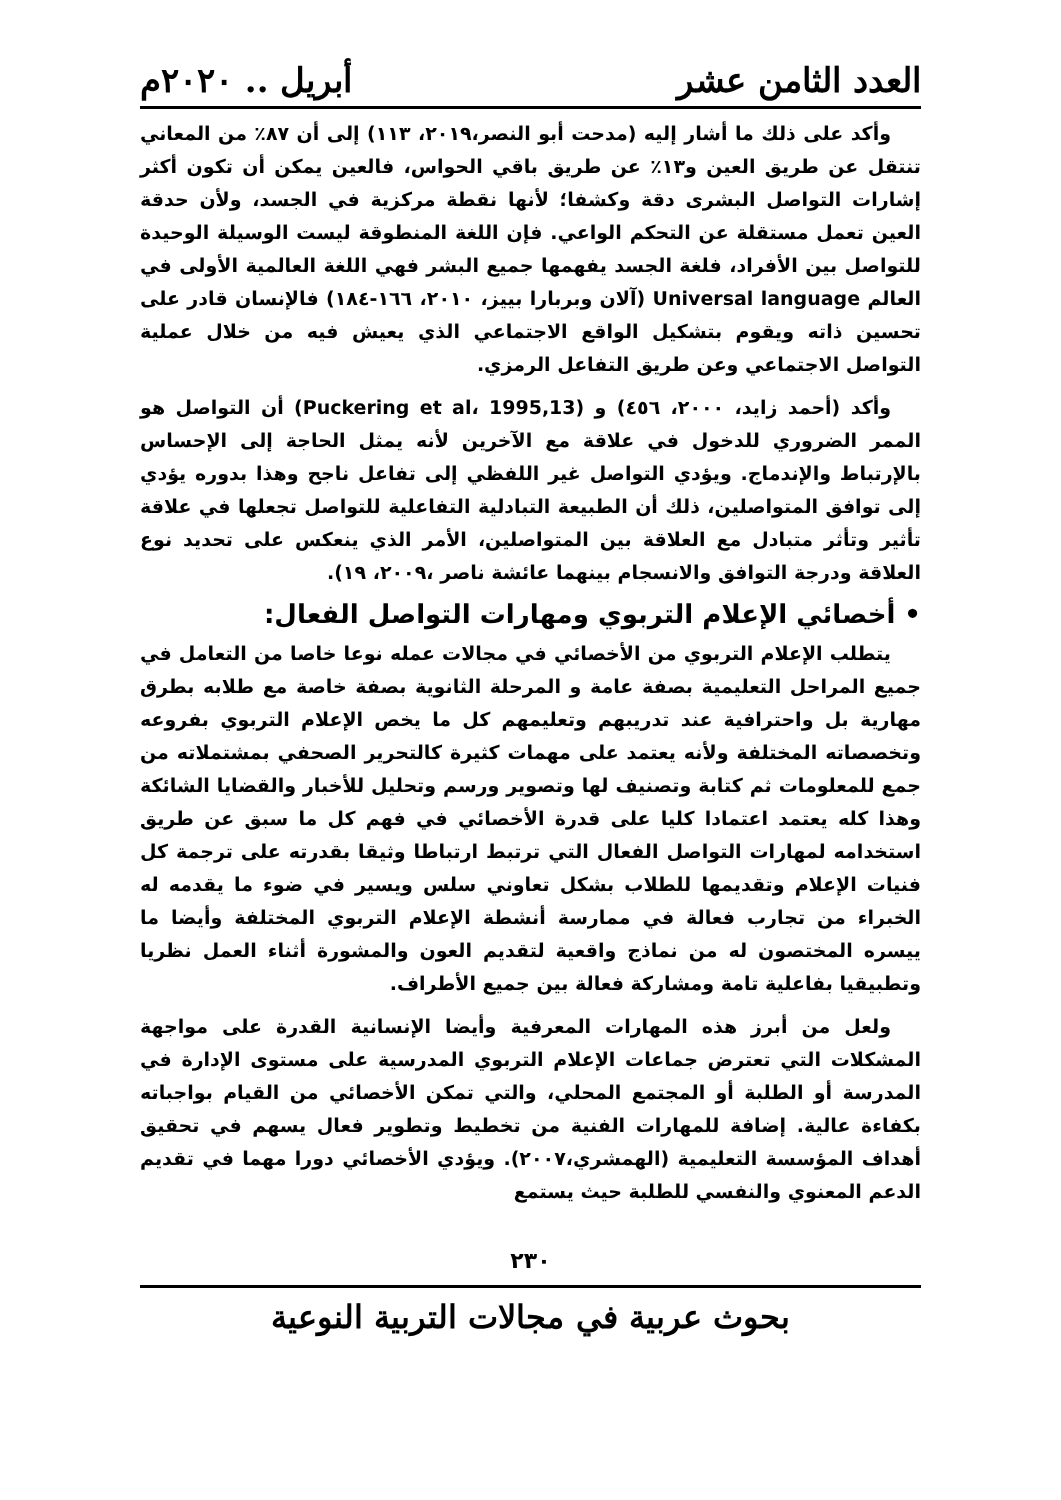العدد الثامن عشر أبريل .. ٢٠٢٠م
وأكد على ذلك ما أشار إليه (مدحت أبو النصر،٢٠١٩، ١١٣) إلى أن ٨٧٪ من المعاني تنتقل عن طريق العين و١٣٪ عن طريق باقي الحواس، فالعين يمكن أن تكون أكثر إشارات التواصل البشرى دقة وكشفا؛ لأنها نقطة مركزية في الجسد، ولأن حدقة العين تعمل مستقلة عن التحكم الواعي. فإن اللغة المنطوقة ليست الوسيلة الوحيدة للتواصل بين الأفراد، فلغة الجسد يفهمها جميع البشر فهي اللغة العالمية الأولى في العالم Universal language (آلان وبربارا بييز، ٢٠١٠، ١٦٦-١٨٤) فالإنسان قادر على تحسين ذاته ويقوم بتشكيل الواقع الاجتماعي الذي يعيش فيه من خلال عملية التواصل الاجتماعي وعن طريق التفاعل الرمزي.
وأكد (أحمد زايد، ٢٠٠٠، ٤٥٦) و (Puckering et al، 1995,13) أن التواصل هو الممر الضروري للدخول في علاقة مع الآخرين لأنه يمثل الحاجة إلى الإحساس بالإرتباط والإندماج. ويؤدي التواصل غير اللفظي إلى تفاعل ناجح وهذا بدوره يؤدي إلى توافق المتواصلين، ذلك أن الطبيعة التبادلية التفاعلية للتواصل تجعلها في علاقة تأثير وتأثر متبادل مع العلاقة بين المتواصلين، الأمر الذي ينعكس على تحديد نوع العلاقة ودرجة التوافق والانسجام بينهما عائشة ناصر ،٢٠٠٩، ١٩).
• أخصائي الإعلام التربوي ومهارات التواصل الفعال:
يتطلب الإعلام التربوي من الأخصائي في مجالات عمله نوعا خاصا من التعامل في جميع المراحل التعليمية بصفة عامة و المرحلة الثانوية بصفة خاصة مع طلابه بطرق مهارية بل واحترافية عند تدريبهم وتعليمهم كل ما يخص الإعلام التربوي بفروعه وتخصصاته المختلفة ولأنه يعتمد على مهمات كثيرة كالتحرير الصحفي بمشتملاته من جمع للمعلومات ثم كتابة وتصنيف لها وتصوير ورسم وتحليل للأخبار والقضايا الشائكة وهذا كله يعتمد اعتمادا كليا على قدرة الأخصائي في فهم كل ما سبق عن طريق استخدامه لمهارات التواصل الفعال التي ترتبط ارتباطا وثيقا بقدرته على ترجمة كل فنيات الإعلام وتقديمها للطلاب بشكل تعاوني سلس ويسير في ضوء ما يقدمه له الخبراء من تجارب فعالة في ممارسة أنشطة الإعلام التربوي المختلفة وأيضا ما ييسره المختصون له من نماذج واقعية لتقديم العون والمشورة أثناء العمل نظريا وتطبيقيا بفاعلية تامة ومشاركة فعالة بين جميع الأطراف.
ولعل من أبرز هذه المهارات المعرفية وأيضا الإنسانية القدرة على مواجهة المشكلات التي تعترض جماعات الإعلام التربوي المدرسية على مستوى الإدارة في المدرسة أو الطلبة أو المجتمع المحلي، والتي تمكن الأخصائي من القيام بواجباته بكفاءة عالية. إضافة للمهارات الفنية من تخطيط وتطوير فعال يسهم في تحقيق أهداف المؤسسة التعليمية (الهمشري،٢٠٠٧). ويؤدي الأخصائي دورا مهما في تقديم الدعم المعنوي والنفسي للطلبة حيث يستمع
٢٣٠
بحوث عربية في مجالات التربية النوعية